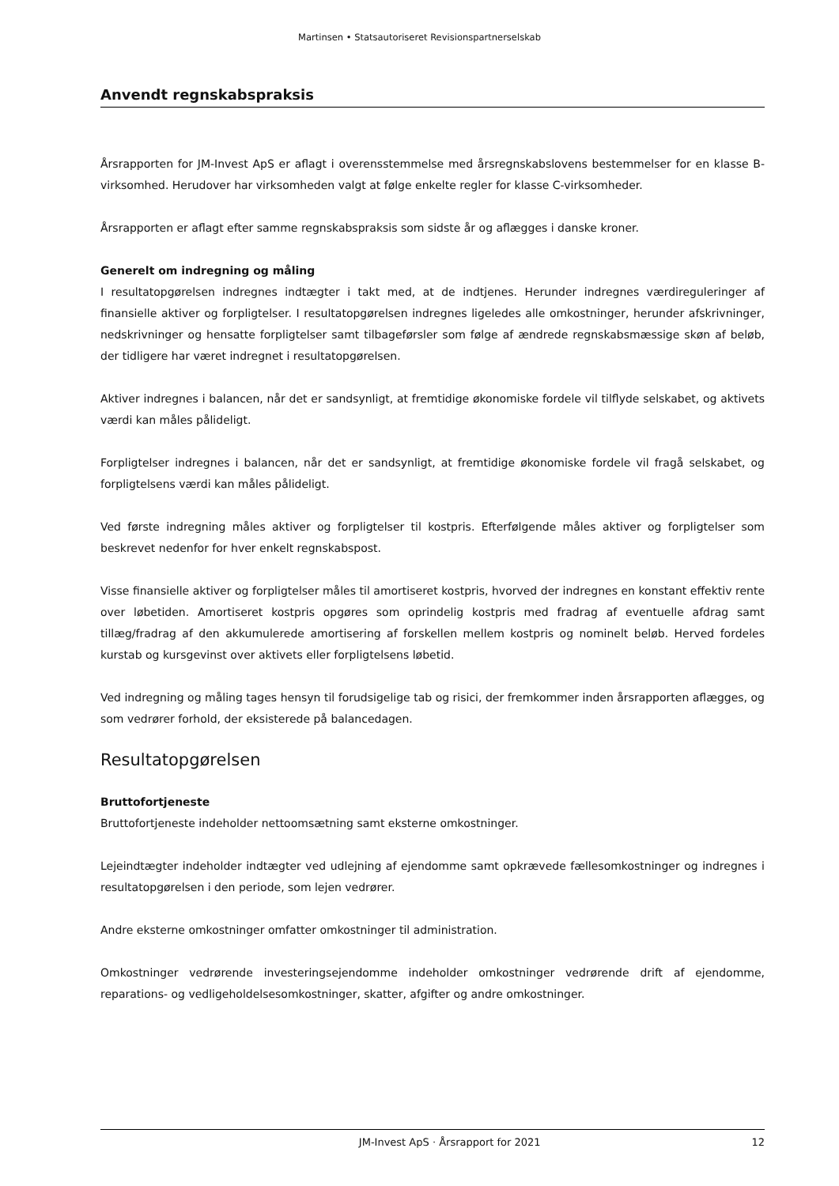Martinsen • Statsautoriseret Revisionspartnerselskab
Anvendt regnskabspraksis
Årsrapporten for JM-Invest ApS er aflagt i overensstemmelse med årsregnskabslovens bestemmelser for en klasse B-virksomhed. Herudover har virksomheden valgt at følge enkelte regler for klasse C-virksomheder.
Årsrapporten er aflagt efter samme regnskabspraksis som sidste år og aflægges i danske kroner.
Generelt om indregning og måling
I resultatopgørelsen indregnes indtægter i takt med, at de indtjenes. Herunder indregnes værdireguleringer af finansielle aktiver og forpligtelser. I resultatopgørelsen indregnes ligeledes alle omkostninger, herunder afskrivninger, nedskrivninger og hensatte forpligtelser samt tilbageførsler som følge af ændrede regnskabsmæssige skøn af beløb, der tidligere har været indregnet i resultatopgørelsen.
Aktiver indregnes i balancen, når det er sandsynligt, at fremtidige økonomiske fordele vil tilflyde selskabet, og aktivets værdi kan måles pålideligt.
Forpligtelser indregnes i balancen, når det er sandsynligt, at fremtidige økonomiske fordele vil fragå selskabet, og forpligtelsens værdi kan måles pålideligt.
Ved første indregning måles aktiver og forpligtelser til kostpris. Efterfølgende måles aktiver og forpligtelser som beskrevet nedenfor for hver enkelt regnskabspost.
Visse finansielle aktiver og forpligtelser måles til amortiseret kostpris, hvorved der indregnes en konstant effektiv rente over løbetiden. Amortiseret kostpris opgøres som oprindelig kostpris med fradrag af eventuelle afdrag samt tillæg/fradrag af den akkumulerede amortisering af forskellen mellem kostpris og nominelt beløb. Herved fordeles kurstab og kursgevinst over aktivets eller forpligtelsens løbetid.
Ved indregning og måling tages hensyn til forudsigelige tab og risici, der fremkommer inden årsrapporten aflægges, og som vedrører forhold, der eksisterede på balancedagen.
Resultatopgørelsen
Bruttofortjeneste
Bruttofortjeneste indeholder nettoomsætning samt eksterne omkostninger.
Lejeindtægter indeholder indtægter ved udlejning af ejendomme samt opkrævede fællesomkostninger og indregnes i resultatopgørelsen i den periode, som lejen vedrører.
Andre eksterne omkostninger omfatter omkostninger til administration.
Omkostninger vedrørende investeringsejendomme indeholder omkostninger vedrørende drift af ejendomme, reparations- og vedligeholdelsesomkostninger, skatter, afgifter og andre omkostninger.
JM-Invest ApS · Årsrapport for 2021 12